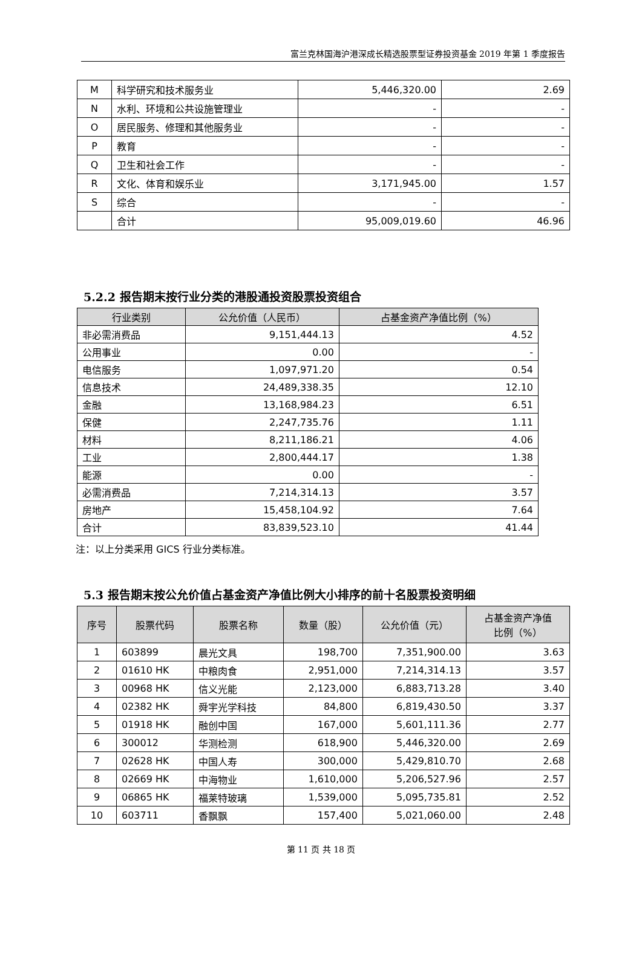富兰克林国海沪港深成长精选股票型证券投资基金 2019 年第 1 季度报告
| M | 科学研究和技术服务业 | 5,446,320.00 | 2.69 |
| N | 水利、环境和公共设施管理业 | - | - |
| O | 居民服务、修理和其他服务业 | - | - |
| P | 教育 | - | - |
| Q | 卫生和社会工作 | - | - |
| R | 文化、体育和娱乐业 | 3,171,945.00 | 1.57 |
| S | 综合 | - | - |
| | 合计 | 95,009,019.60 | 46.96 |
5.2.2 报告期末按行业分类的港股通投资股票投资组合
| 行业类别 | 公允价值（人民币） | 占基金资产净值比例（%） |
| --- | --- | --- |
| 非必需消费品 | 9,151,444.13 | 4.52 |
| 公用事业 | 0.00 | - |
| 电信服务 | 1,097,971.20 | 0.54 |
| 信息技术 | 24,489,338.35 | 12.10 |
| 金融 | 13,168,984.23 | 6.51 |
| 保健 | 2,247,735.76 | 1.11 |
| 材料 | 8,211,186.21 | 4.06 |
| 工业 | 2,800,444.17 | 1.38 |
| 能源 | 0.00 | - |
| 必需消费品 | 7,214,314.13 | 3.57 |
| 房地产 | 15,458,104.92 | 7.64 |
| 合计 | 83,839,523.10 | 41.44 |
注：以上分类采用 GICS 行业分类标准。
5.3 报告期末按公允价值占基金资产净值比例大小排序的前十名股票投资明细
| 序号 | 股票代码 | 股票名称 | 数量（股） | 公允价值（元） | 占基金资产净值 比例（%） |
| --- | --- | --- | --- | --- | --- |
| 1 | 603899 | 晨光文具 | 198,700 | 7,351,900.00 | 3.63 |
| 2 | 01610 HK | 中粮肉食 | 2,951,000 | 7,214,314.13 | 3.57 |
| 3 | 00968 HK | 信义光能 | 2,123,000 | 6,883,713.28 | 3.40 |
| 4 | 02382 HK | 舜宇光学科技 | 84,800 | 6,819,430.50 | 3.37 |
| 5 | 01918 HK | 融创中国 | 167,000 | 5,601,111.36 | 2.77 |
| 6 | 300012 | 华测检测 | 618,900 | 5,446,320.00 | 2.69 |
| 7 | 02628 HK | 中国人寿 | 300,000 | 5,429,810.70 | 2.68 |
| 8 | 02669 HK | 中海物业 | 1,610,000 | 5,206,527.96 | 2.57 |
| 9 | 06865 HK | 福莱特玻璃 | 1,539,000 | 5,095,735.81 | 2.52 |
| 10 | 603711 | 香飘飘 | 157,400 | 5,021,060.00 | 2.48 |
第 11 页 共 18 页